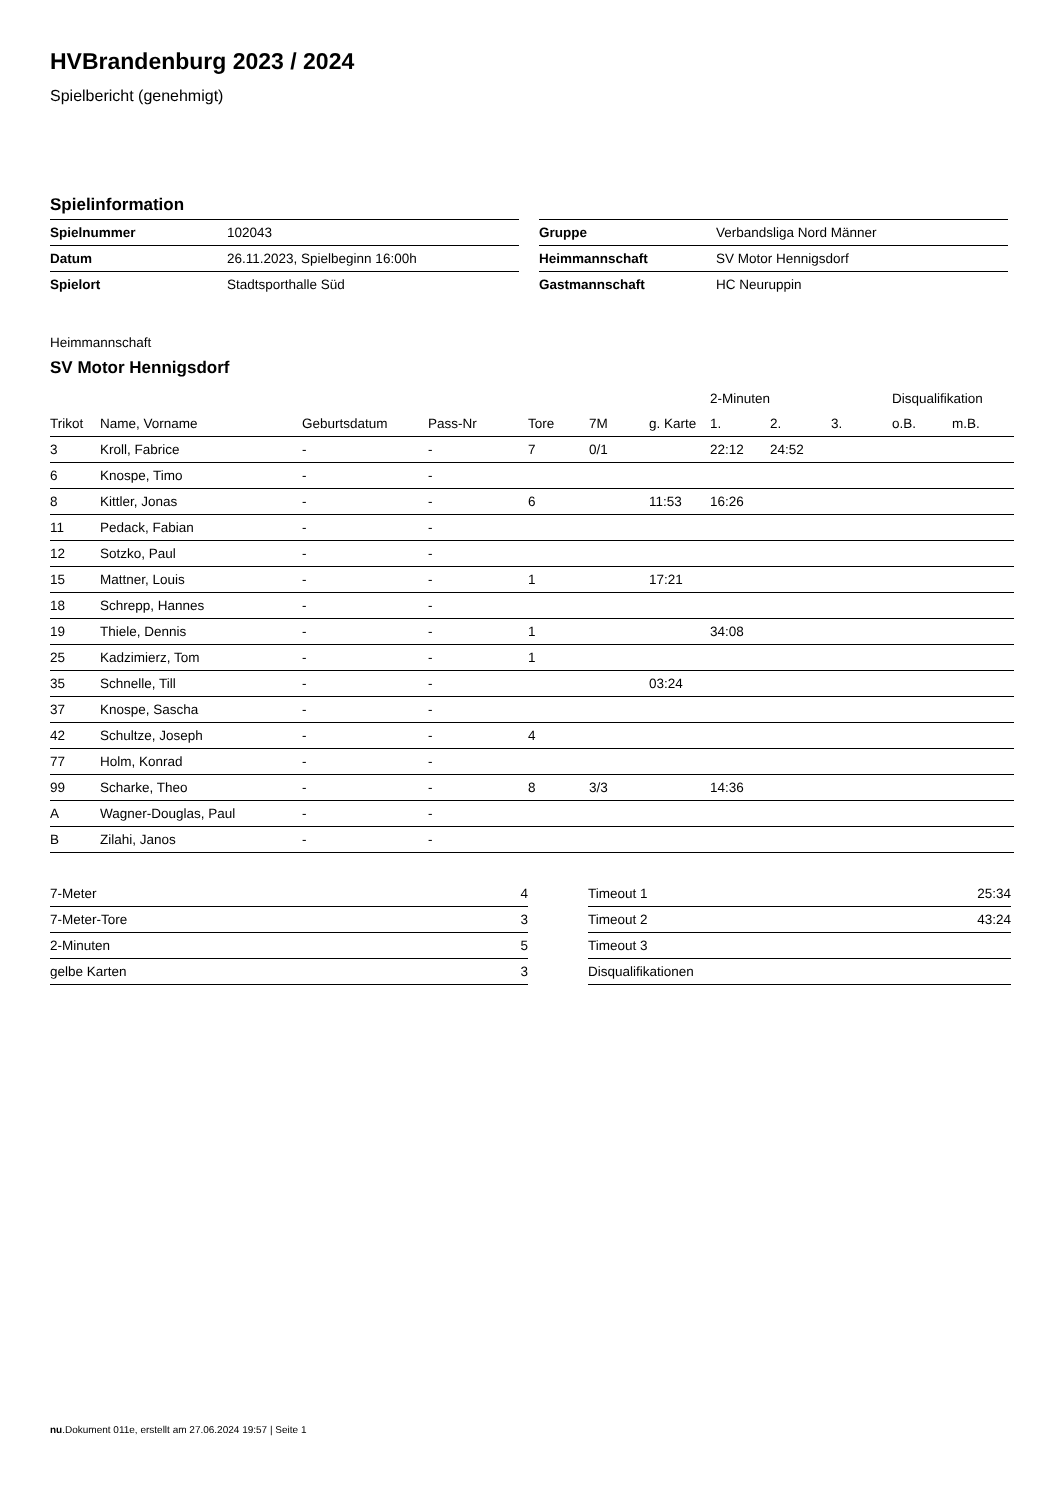HVBrandenburg 2023 / 2024
Spielbericht (genehmigt)
Spielinformation
| Spielnummer | 102043 |
| Datum | 26.11.2023, Spielbeginn 16:00h |
| Spielort | Stadtsporthalle Süd |
| Gruppe | Verbandsliga Nord Männer |
| Heimmannschaft | SV Motor Hennigsdorf |
| Gastmannschaft | HC Neuruppin |
Heimmannschaft
SV Motor Hennigsdorf
| | | | | | | | 2-Minuten | | | Disqualifikation | |
| --- | --- | --- | --- | --- | --- | --- | --- | --- | --- | --- | --- |
| Trikot | Name, Vorname | Geburtsdatum | Pass-Nr | Tore | 7M | g. Karte | 1. | 2. | 3. | o.B. | m.B. |
| 3 | Kroll, Fabrice | - | - | 7 | 0/1 | | 22:12 | 24:52 | | | |
| 6 | Knospe, Timo | - | - | | | | | | | | |
| 8 | Kittler, Jonas | - | - | 6 | | 11:53 | 16:26 | | | | |
| 11 | Pedack, Fabian | - | - | | | | | | | | |
| 12 | Sotzko, Paul | - | - | | | | | | | | |
| 15 | Mattner, Louis | - | - | 1 | | 17:21 | | | | | |
| 18 | Schrepp, Hannes | - | - | | | | | | | | |
| 19 | Thiele, Dennis | - | - | 1 | | | 34:08 | | | | |
| 25 | Kadzimierz, Tom | - | - | 1 | | | | | | | |
| 35 | Schnelle, Till | - | - | | | 03:24 | | | | | |
| 37 | Knospe, Sascha | - | - | | | | | | | | |
| 42 | Schultze, Joseph | - | - | 4 | | | | | | | |
| 77 | Holm, Konrad | - | - | | | | | | | | |
| 99 | Scharke, Theo | - | - | 8 | 3/3 | | 14:36 | | | | |
| A | Wagner-Douglas, Paul | - | - | | | | | | | | |
| B | Zilahi, Janos | - | - | | | | | | | | |
| 7-Meter | 4 |
| 7-Meter-Tore | 3 |
| 2-Minuten | 5 |
| gelbe Karten | 3 |
| Timeout 1 | 25:34 |
| Timeout 2 | 43:24 |
| Timeout 3 | |
| Disqualifikationen | |
nu.Dokument 011e, erstellt am 27.06.2024 19:57 | Seite 1